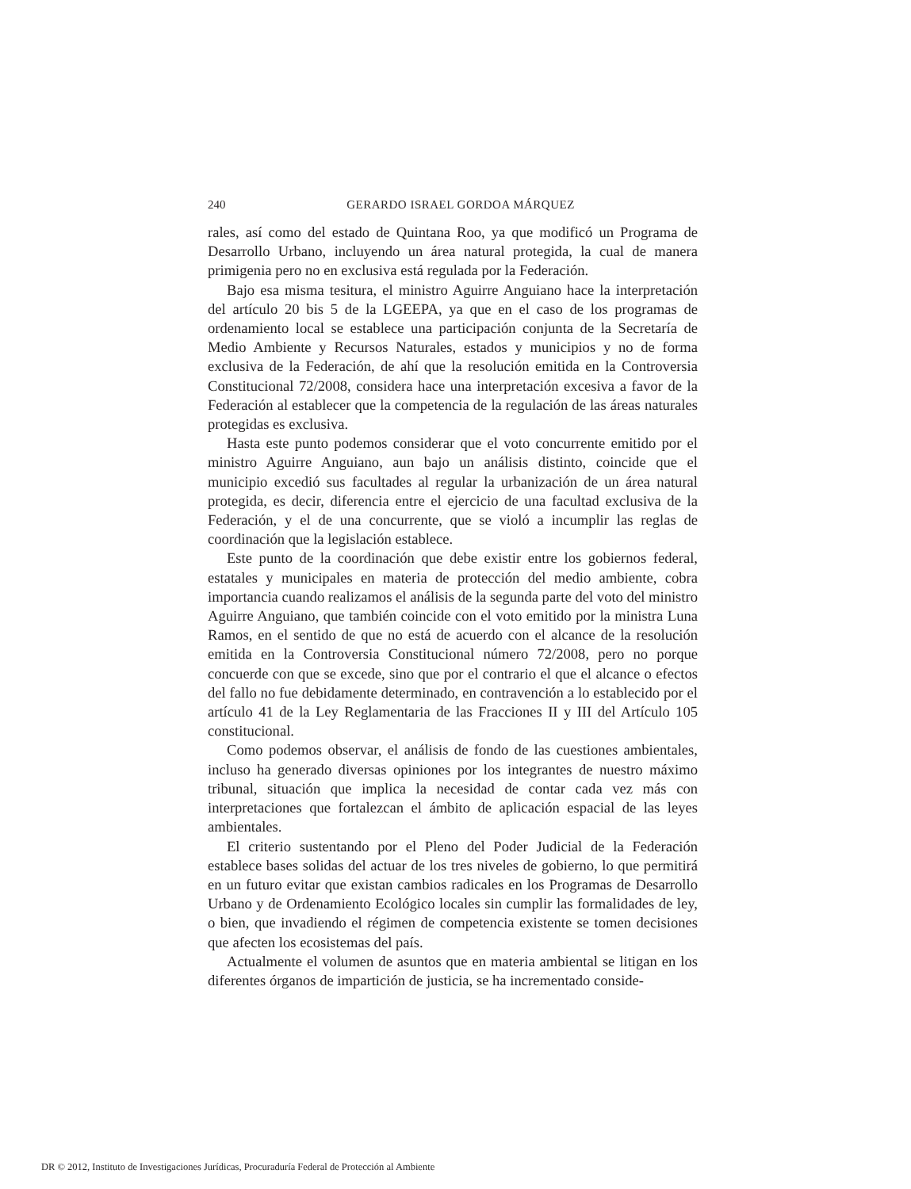240 GERARDO ISRAEL GORDOA MÁRQUEZ
rales, así como del estado de Quintana Roo, ya que modificó un Programa de Desarrollo Urbano, incluyendo un área natural protegida, la cual de manera primigenia pero no en exclusiva está regulada por la Federación.
Bajo esa misma tesitura, el ministro Aguirre Anguiano hace la interpretación del artículo 20 bis 5 de la LGEEPA, ya que en el caso de los programas de ordenamiento local se establece una participación conjunta de la Secretaría de Medio Ambiente y Recursos Naturales, estados y municipios y no de forma exclusiva de la Federación, de ahí que la resolución emitida en la Controversia Constitucional 72/2008, considera hace una interpretación excesiva a favor de la Federación al establecer que la competencia de la regulación de las áreas naturales protegidas es exclusiva.
Hasta este punto podemos considerar que el voto concurrente emitido por el ministro Aguirre Anguiano, aun bajo un análisis distinto, coincide que el municipio excedió sus facultades al regular la urbanización de un área natural protegida, es decir, diferencia entre el ejercicio de una facultad exclusiva de la Federación, y el de una concurrente, que se violó a incumplir las reglas de coordinación que la legislación establece.
Este punto de la coordinación que debe existir entre los gobiernos federal, estatales y municipales en materia de protección del medio ambiente, cobra importancia cuando realizamos el análisis de la segunda parte del voto del ministro Aguirre Anguiano, que también coincide con el voto emitido por la ministra Luna Ramos, en el sentido de que no está de acuerdo con el alcance de la resolución emitida en la Controversia Constitucional número 72/2008, pero no porque concuerde con que se excede, sino que por el contrario el que el alcance o efectos del fallo no fue debidamente determinado, en contravención a lo establecido por el artículo 41 de la Ley Reglamentaria de las Fracciones II y III del Artículo 105 constitucional.
Como podemos observar, el análisis de fondo de las cuestiones ambientales, incluso ha generado diversas opiniones por los integrantes de nuestro máximo tribunal, situación que implica la necesidad de contar cada vez más con interpretaciones que fortalezcan el ámbito de aplicación espacial de las leyes ambientales.
El criterio sustentando por el Pleno del Poder Judicial de la Federación establece bases solidas del actuar de los tres niveles de gobierno, lo que permitirá en un futuro evitar que existan cambios radicales en los Programas de Desarrollo Urbano y de Ordenamiento Ecológico locales sin cumplir las formalidades de ley, o bien, que invadiendo el régimen de competencia existente se tomen decisiones que afecten los ecosistemas del país.
Actualmente el volumen de asuntos que en materia ambiental se litigan en los diferentes órganos de impartición de justicia, se ha incrementado conside-
DR © 2012, Instituto de Investigaciones Jurídicas, Procuraduría Federal de Protección al Ambiente